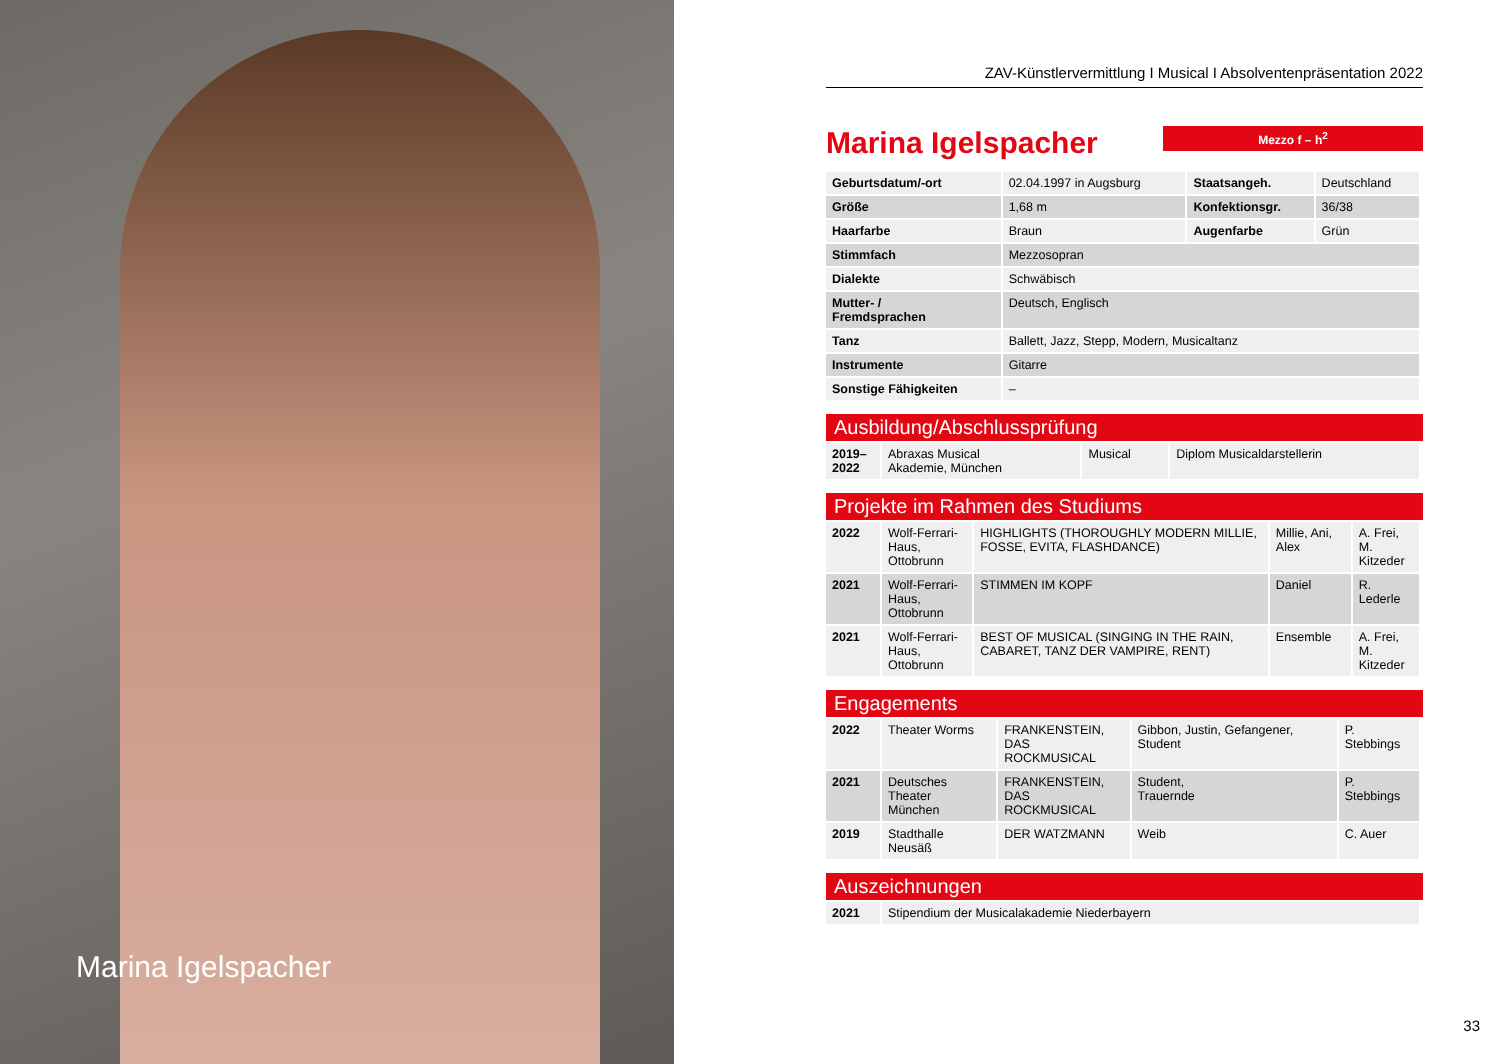Marina Igelspacher
ZAV-Künstlervermittlung I Musical I Absolventenpräsentation 2022
Marina Igelspacher
Mezzo f – h<sup>2</sup>
| Geburtsdatum/-ort | 02.04.1997 in Augsburg | Staatsangeh. | Deutschland |
| Größe | 1,68 m | Konfektionsgr. | 36/38 |
| Haarfarbe | Braun | Augenfarbe | Grün |
| Stimmfach | Mezzosopran | | |
| Dialekte | Schwäbisch | | |
| Mutter- / Fremdsprachen | Deutsch, Englisch | | |
| Tanz | Ballett, Jazz, Stepp, Modern, Musicaltanz | | |
| Instrumente | Gitarre | | |
| Sonstige Fähigkeiten | – | | |
Ausbildung/Abschlussprüfung
| 2019– 2022 | Abraxas Musical Akademie, München | Musical | Diplom Musicaldarstellerin |
Projekte im Rahmen des Studiums
| 2022 | Wolf-Ferrari-Haus, Ottobrunn | HIGHLIGHTS (THOROUGHLY MODERN MILLIE, FOSSE, EVITA, FLASHDANCE) | Millie, Ani, Alex | A. Frei, M. Kitzeder |
| 2021 | Wolf-Ferrari-Haus, Ottobrunn | STIMMEN IM KOPF | Daniel | R. Lederle |
| 2021 | Wolf-Ferrari-Haus, Ottobrunn | BEST OF MUSICAL (SINGING IN THE RAIN, CABARET, TANZ DER VAMPIRE, RENT) | Ensemble | A. Frei, M. Kitzeder |
Engagements
| 2022 | Theater Worms | FRANKENSTEIN, DAS ROCKMUSICAL | Gibbon, Justin, Gefangener, Student | P. Stebbings |
| 2021 | Deutsches Theater München | FRANKENSTEIN, DAS ROCKMUSICAL | Student, Trauernde | P. Stebbings |
| 2019 | Stadthalle Neusäß | DER WATZMANN | Weib | C. Auer |
Auszeichnungen
| 2021 | Stipendium der Musicalakademie Niederbayern |
33